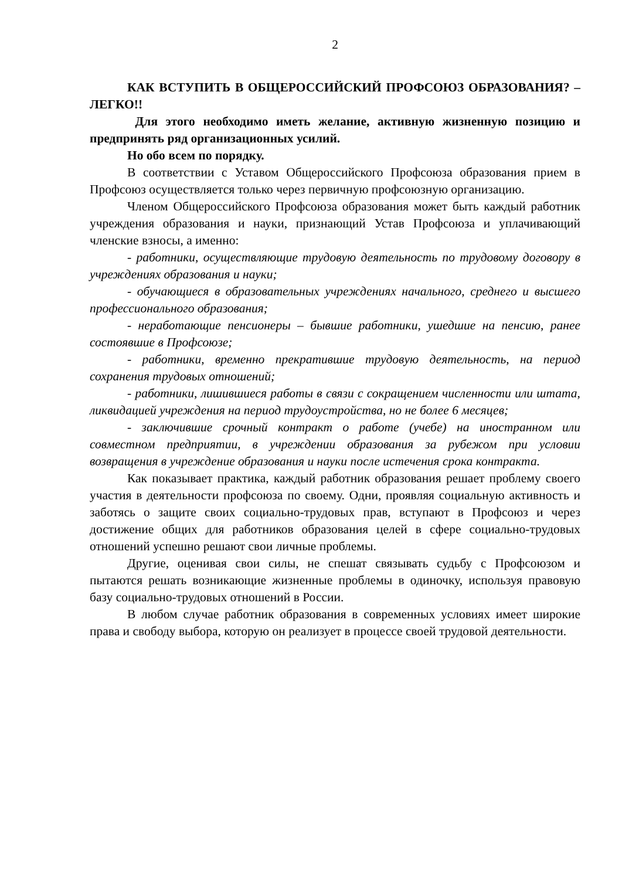2
КАК ВСТУПИТЬ В ОБЩЕРОССИЙСКИЙ ПРОФСОЮЗ ОБРАЗОВАНИЯ? – ЛЕГКО!!
Для этого необходимо иметь желание, активную жизненную позицию и предпринять ряд организационных усилий.
Но обо всем по порядку.
В соответствии с Уставом Общероссийского Профсоюза образования прием в Профсоюз осуществляется только через первичную профсоюзную организацию.
Членом Общероссийского Профсоюза образования может быть каждый работник учреждения образования и науки, признающий Устав Профсоюза и уплачивающий членские взносы, а именно:
- работники, осуществляющие трудовую деятельность по трудовому договору в учреждениях образования и науки;
- обучающиеся в образовательных учреждениях начального, среднего и высшего профессионального образования;
- неработающие пенсионеры – бывшие работники, ушедшие на пенсию, ранее состоявшие в Профсоюзе;
- работники, временно прекратившие трудовую деятельность, на период сохранения трудовых отношений;
- работники, лишившиеся работы в связи с сокращением численности или штата, ликвидацией учреждения на период трудоустройства, но не более 6 месяцев;
- заключившие срочный контракт о работе (учебе) на иностранном или совместном предприятии, в учреждении образования за рубежом при условии возвращения в учреждение образования и науки после истечения срока контракта.
Как показывает практика, каждый работник образования решает проблему своего участия в деятельности профсоюза по своему. Одни, проявляя социальную активность и заботясь о защите своих социально-трудовых прав, вступают в Профсоюз и через достижение общих для работников образования целей в сфере социально-трудовых отношений успешно решают свои личные проблемы.
Другие, оценивая свои силы, не спешат связывать судьбу с Профсоюзом и пытаются решать возникающие жизненные проблемы в одиночку, используя правовую базу социально-трудовых отношений в России.
В любом случае работник образования в современных условиях имеет широкие права и свободу выбора, которую он реализует в процессе своей трудовой деятельности.